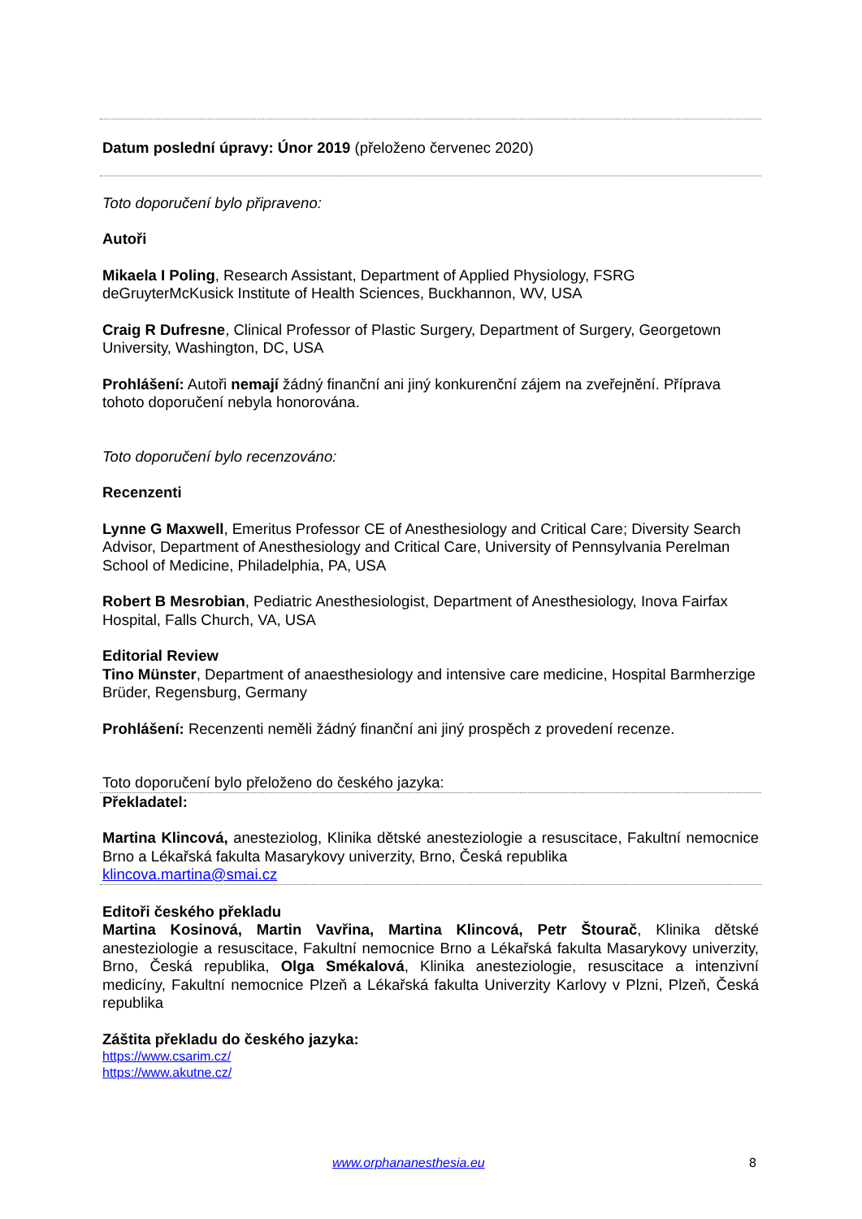Datum poslední úpravy: Únor 2019 (přeloženo červenec 2020)
Toto doporučení bylo připraveno:
Autoři
Mikaela I Poling, Research Assistant, Department of Applied Physiology, FSRG deGruyterMcKusick Institute of Health Sciences, Buckhannon, WV, USA
Craig R Dufresne, Clinical Professor of Plastic Surgery, Department of Surgery, Georgetown University, Washington, DC, USA
Prohlášení: Autoři nemají žádný finanční ani jiný konkurenční zájem na zveřejnění. Příprava tohoto doporučení nebyla honorována.
Toto doporučení bylo recenzováno:
Recenzenti
Lynne G Maxwell, Emeritus Professor CE of Anesthesiology and Critical Care; Diversity Search Advisor, Department of Anesthesiology and Critical Care, University of Pennsylvania Perelman School of Medicine, Philadelphia, PA, USA
Robert B Mesrobian, Pediatric Anesthesiologist, Department of Anesthesiology, Inova Fairfax Hospital, Falls Church, VA, USA
Editorial Review
Tino Münster, Department of anaesthesiology and intensive care medicine, Hospital Barmherzige Brüder, Regensburg, Germany
Prohlášení: Recenzenti neměli žádný finanční ani jiný prospěch z provedení recenze.
Toto doporučení bylo přeloženo do českého jazyka:
Překladatel:
Martina Klincová, anesteziolog, Klinika dětské anesteziologie a resuscitace, Fakultní nemocnice Brno a Lékařská fakulta Masarykovy univerzity, Brno, Česká republika
klincova.martina@smai.cz
Editoři českého překladu
Martina Kosinová, Martin Vavřina, Martina Klincová, Petr Štourač, Klinika dětské anesteziologie a resuscitace, Fakultní nemocnice Brno a Lékařská fakulta Masarykovy univerzity, Brno, Česká republika, Olga Smékalová, Klinika anesteziologie, resuscitace a intenzivní medicíny, Fakultní nemocnice Plzeň a Lékařská fakulta Univerzity Karlovy v Plzni, Plzeň, Česká republika
Záštita překladu do českého jazyka:
https://www.csarim.cz/
https://www.akutne.cz/
www.orphananesthesia.eu 8